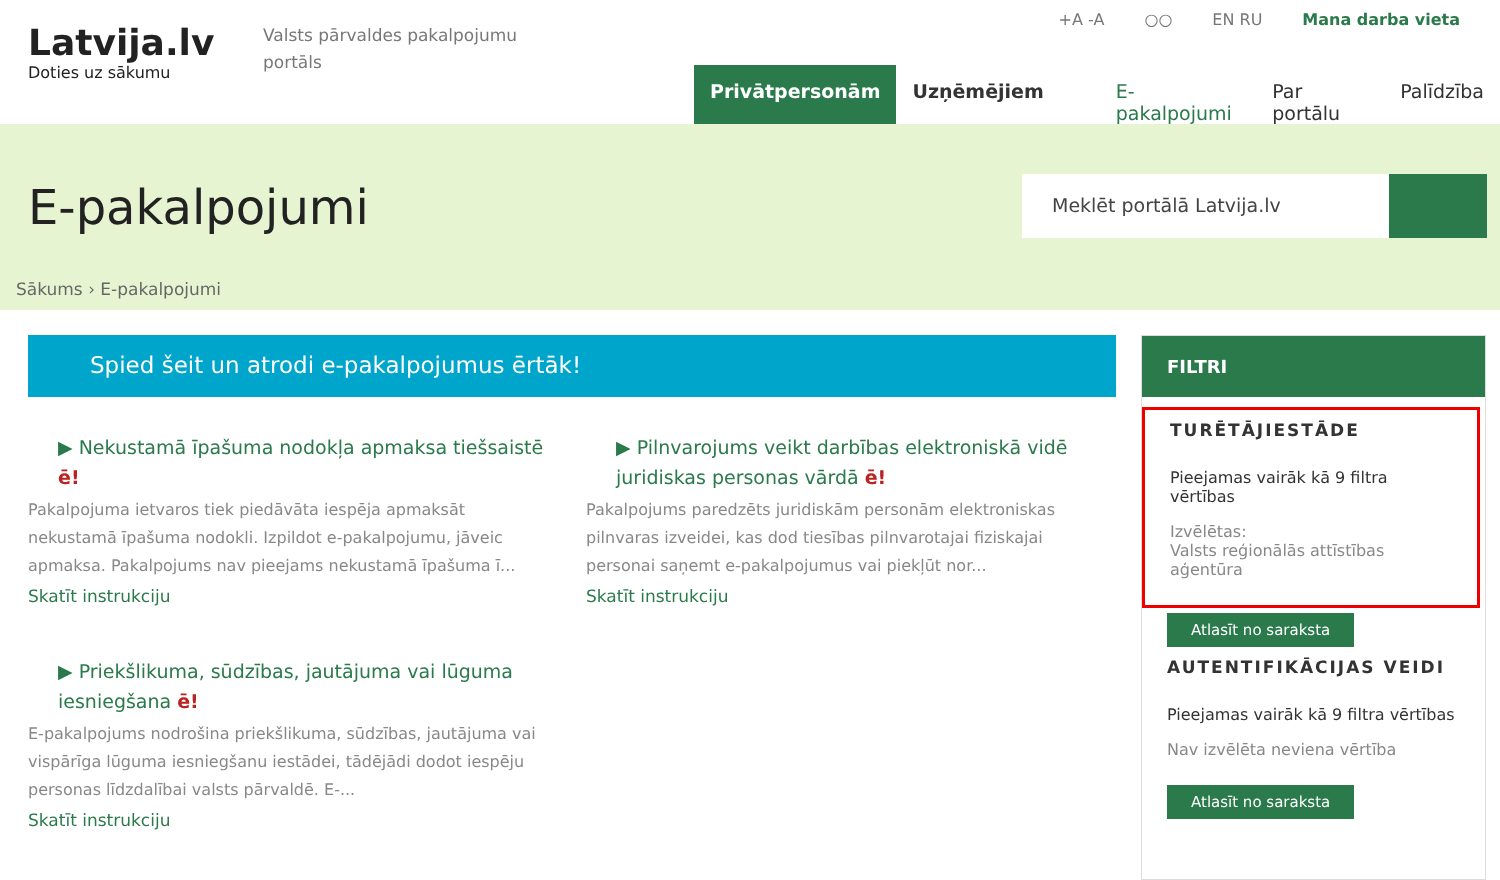Latvija.lv
Doties uz sākumu
Valsts pārvaldes pakalpojumu portāls
+A -A ○○ EN RU Mana darba vieta
Privātpersonām Uzņēmējiem E-pakalpojumi Par portālu Palīdzība
E-pakalpojumi Meklēt portālā Latvija.lv
Sākums › E-pakalpojumi
Spied šeit un atrodi e-pakalpojumus ērtāk!
▶ Nekustamā īpašuma nodokļa apmaksa tiešsaistē ē!
Pakalpojuma ietvaros tiek piedāvāta iespēja apmaksāt nekustamā īpašuma nodokli. Izpildot e-pakalpojumu, jāveic apmaksa. Pakalpojums nav pieejams nekustamā īpašuma ī...
Skatīt instrukciju
▶ Priekšlikuma, sūdzības, jautājuma vai lūguma iesniegšana ē!
E-pakalpojums nodrošina priekšlikuma, sūdzības, jautājuma vai vispārīga lūguma iesniegšanu iestādei, tādējādi dodot iespēju personas līdzdalībai valsts pārvaldē. E-...
Skatīt instrukciju
▶ Pilnvarojums veikt darbības elektroniskā vidē juridiskas personas vārdā ē!
Pakalpojums paredzēts juridiskām personām elektroniskas pilnvaras izveidei, kas dod tiesības pilnvarotajai fiziskajai personai saņemt e-pakalpojumus vai piekļūt nor...
Skatīt instrukciju
FILTRI
TURĒTĀJIESTĀDE
Pieejamas vairāk kā 9 filtra vērtības
Izvēlētas:
Valsts reģionālās attīstības aģentūra
Atlasīt no saraksta
AUTENTIFIKĀCIJAS VEIDI
Pieejamas vairāk kā 9 filtra vērtības
Nav izvēlēta neviena vērtība
Atlasīt no saraksta